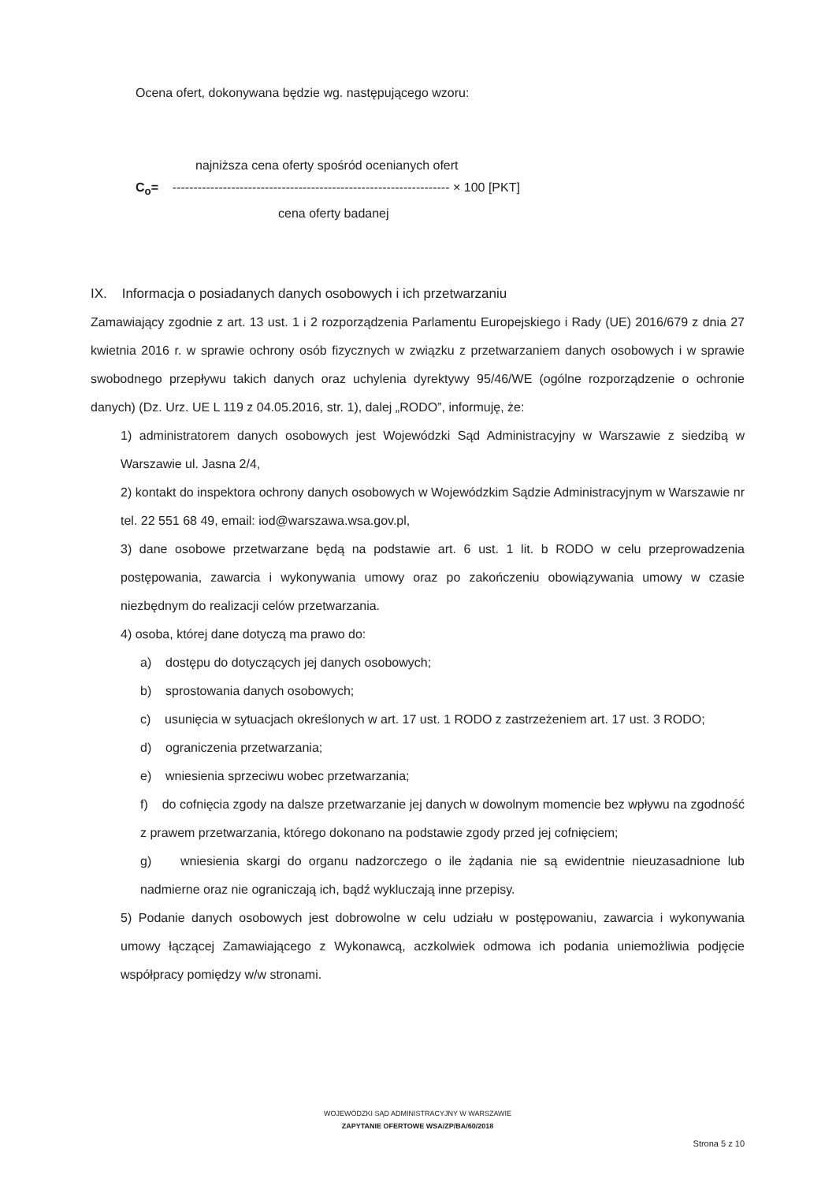Ocena ofert, dokonywana będzie wg. następującego wzoru:
najniższa cena oferty spośród ocenianych ofert
C<sub>o</sub>= ------------------------------------------------------------------ × 100 [PKT]
cena oferty badanej
IX. Informacja o posiadanych danych osobowych i ich przetwarzaniu
Zamawiający zgodnie z art. 13 ust. 1 i 2 rozporządzenia Parlamentu Europejskiego i Rady (UE) 2016/679 z dnia 27 kwietnia 2016 r. w sprawie ochrony osób fizycznych w związku z przetwarzaniem danych osobowych i w sprawie swobodnego przepływu takich danych oraz uchylenia dyrektywy 95/46/WE (ogólne rozporządzenie o ochronie danych) (Dz. Urz. UE L 119 z 04.05.2016, str. 1), dalej „RODO”, informuję, że:
1) administratorem danych osobowych jest Wojewódzki Sąd Administracyjny w Warszawie z siedzibą w Warszawie ul. Jasna 2/4,
2) kontakt do inspektora ochrony danych osobowych w Wojewódzkim Sądzie Administracyjnym w Warszawie nr tel. 22 551 68 49, email: iod@warszawa.wsa.gov.pl,
3) dane osobowe przetwarzane będą na podstawie art. 6 ust. 1 lit. b RODO w celu przeprowadzenia postępowania, zawarcia i wykonywania umowy oraz po zakończeniu obowiązywania umowy w czasie niezbędnym do realizacji celów przetwarzania.
4) osoba, której dane dotyczą ma prawo do:
a) dostępu do dotyczących jej danych osobowych;
b) sprostowania danych osobowych;
c) usunięcia w sytuacjach określonych w art. 17 ust. 1 RODO z zastrzeżeniem art. 17 ust. 3 RODO;
d) ograniczenia przetwarzania;
e) wniesienia sprzeciwu wobec przetwarzania;
f) do cofnięcia zgody na dalsze przetwarzanie jej danych w dowolnym momencie bez wpływu na zgodność z prawem przetwarzania, którego dokonano na podstawie zgody przed jej cofnięciem;
g) wniesienia skargi do organu nadzorczego o ile żądania nie są ewidentnie nieuzasadnione lub nadmierne oraz nie ograniczają ich, bądź wykluczają inne przepisy.
5) Podanie danych osobowych jest dobrowolne w celu udziału w postępowaniu, zawarcia i wykonywania umowy łączącej Zamawiającego z Wykonawcą, aczkolwiek odmowa ich podania uniemożliwia podjęcie współpracy pomiędzy w/w stronami.
WOJEWÓDZKI SĄD ADMINISTRACYJNY W WARSZAWIE
ZAPYTANIE OFERTOWE WSA/ZP/BA/60/2018
Strona 5 z 10